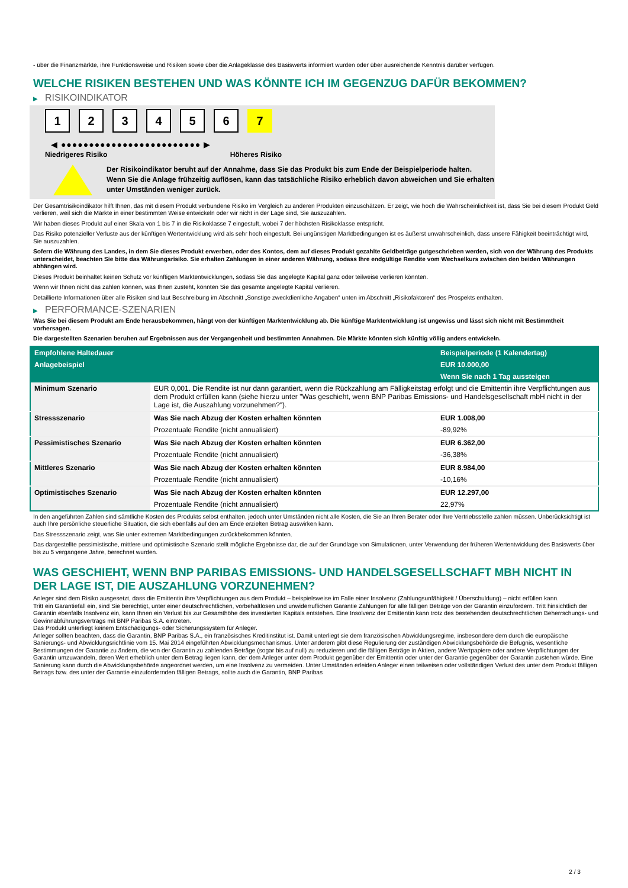- über die Finanzmärkte, ihre Funktionsweise und Risiken sowie über die Anlageklasse des Basiswerts informiert wurden oder über ausreichende Kenntnis darüber verfügen.
WELCHE RISIKEN BESTEHEN UND WAS KÖNNTE ICH IM GEGENZUG DAFÜR BEKOMMEN?
▶ RISIKOINDIKATOR
1 2 3 4 5 6 7
◀ ●●●●●●●●●●●●●●●●●●●●●●●●● ▶
Niedrigeres Risiko Höheres Risiko
Der Risikoindikator beruht auf der Annahme, dass Sie das Produkt bis zum Ende der Beispielperiode halten.
Wenn Sie die Anlage frühzeitig auflösen, kann das tatsächliche Risiko erheblich davon abweichen und Sie erhalten unter Umständen weniger zurück.
Der Gesamtrisikoindikator hilft Ihnen, das mit diesem Produkt verbundene Risiko im Vergleich zu anderen Produkten einzuschätzen. Er zeigt, wie hoch die Wahrscheinlichkeit ist, dass Sie bei diesem Produkt Geld verlieren, weil sich die Märkte in einer bestimmten Weise entwickeln oder wir nicht in der Lage sind, Sie auszuzahlen.
Wir haben dieses Produkt auf einer Skala von 1 bis 7 in die Risikoklasse 7 eingestuft, wobei 7 der höchsten Risikoklasse entspricht.
Das Risiko potenzieller Verluste aus der künftigen Wertentwicklung wird als sehr hoch eingestuft. Bei ungünstigen Marktbedingungen ist es äußerst unwahrscheinlich, dass unsere Fähigkeit beeinträchtigt wird, Sie auszuzahlen.
Sofern die Währung des Landes, in dem Sie dieses Produkt erwerben, oder des Kontos, dem auf dieses Produkt gezahlte Geldbeträge gutgeschrieben werden, sich von der Währung des Produkts unterscheidet, beachten Sie bitte das Währungsrisiko. Sie erhalten Zahlungen in einer anderen Währung, sodass Ihre endgültige Rendite vom Wechselkurs zwischen den beiden Währungen abhängen wird.
Dieses Produkt beinhaltet keinen Schutz vor künftigen Marktentwicklungen, sodass Sie das angelegte Kapital ganz oder teilweise verlieren könnten.
Wenn wir Ihnen nicht das zahlen können, was Ihnen zusteht, könnten Sie das gesamte angelegte Kapital verlieren.
Detaillierte Informationen über alle Risiken sind laut Beschreibung im Abschnitt „Sonstige zweckdienliche Angaben“ unten im Abschnitt „Risikofaktoren“ des Prospekts enthalten.
▶ PERFORMANCE-SZENARIEN
Was Sie bei diesem Produkt am Ende herausbekommen, hängt von der künftigen Marktentwicklung ab. Die künftige Marktentwicklung ist ungewiss und lässt sich nicht mit Bestimmtheit vorhersagen.
Die dargestellten Szenarien beruhen auf Ergebnissen aus der Vergangenheit und bestimmten Annahmen. Die Märkte könnten sich künftig völlig anders entwickeln.
| Empfohlene Haltedauer | | Beispielperiode (1 Kalendertag) |
| Anlagebeispiel | | EUR 10.000,00 |
| | | Wenn Sie nach 1 Tag aussteigen |
| Minimum Szenario | EUR 0,001. Die Rendite ist nur dann garantiert, wenn die Rückzahlung am Fälligkeitstag erfolgt und die Emittentin ihre Verpflichtungen aus dem Produkt erfüllen kann (siehe hierzu unter "Was geschieht, wenn BNP Paribas Emissions- und Handelsgesellschaft mbH nicht in der Lage ist, die Auszahlung vorzunehmen?"). | |
| Stressszenario | Was Sie nach Abzug der Kosten erhalten könnten | EUR 1.008,00 |
| | Prozentuale Rendite (nicht annualisiert) | -89,92% |
| Pessimistisches Szenario | Was Sie nach Abzug der Kosten erhalten könnten | EUR 6.362,00 |
| | Prozentuale Rendite (nicht annualisiert) | -36,38% |
| Mittleres Szenario | Was Sie nach Abzug der Kosten erhalten könnten | EUR 8.984,00 |
| | Prozentuale Rendite (nicht annualisiert) | -10,16% |
| Optimistisches Szenario | Was Sie nach Abzug der Kosten erhalten könnten | EUR 12.297,00 |
| | Prozentuale Rendite (nicht annualisiert) | 22,97% |
In den angeführten Zahlen sind sämtliche Kosten des Produkts selbst enthalten, jedoch unter Umständen nicht alle Kosten, die Sie an Ihren Berater oder Ihre Vertriebsstelle zahlen müssen. Unberücksichtigt ist auch Ihre persönliche steuerliche Situation, die sich ebenfalls auf den am Ende erzielten Betrag auswirken kann.
Das Stressszenario zeigt, was Sie unter extremen Marktbedingungen zurückbekommen könnten.
Das dargestellte pessimistische, mittlere und optimistische Szenario stellt mögliche Ergebnisse dar, die auf der Grundlage von Simulationen, unter Verwendung der früheren Wertentwicklung des Basiswerts über bis zu 5 vergangene Jahre, berechnet wurden.
WAS GESCHIEHT, WENN BNP PARIBAS EMISSIONS- UND HANDELSGESELLSCHAFT MBH NICHT IN DER LAGE IST, DIE AUSZAHLUNG VORZUNEHMEN?
Anleger sind dem Risiko ausgesetzt, dass die Emittentin ihre Verpflichtungen aus dem Produkt – beispielsweise im Falle einer Insolvenz (Zahlungsunfähigkeit / Überschuldung) – nicht erfüllen kann.
Tritt ein Garantiefall ein, sind Sie berechtigt, unter einer deutschrechtlichen, vorbehaltlosen und unwiderruflichen Garantie Zahlungen für alle fälligen Beträge von der Garantin einzufordern. Tritt hinsichtlich der Garantin ebenfalls Insolvenz ein, kann Ihnen ein Verlust bis zur Gesamthöhe des investierten Kapitals entstehen. Eine Insolvenz der Emittentin kann trotz des bestehenden deutschrechtlichen Beherrschungs- und Gewinnabführungsvertrags mit BNP Paribas S.A. eintreten.
Das Produkt unterliegt keinem Entschädigungs- oder Sicherungssystem für Anleger.
Anleger sollten beachten, dass die Garantin, BNP Paribas S.A., ein französisches Kreditinstitut ist. Damit unterliegt sie dem französischen Abwicklungsregime, insbesondere dem durch die europäische Sanierungs- und Abwicklungsrichtlinie vom 15. Mai 2014 eingeführten Abwicklungsmechanismus. Unter anderem gibt diese Regulierung der zuständigen Abwicklungsbehörde die Befugnis, wesentliche Bestimmungen der Garantie zu ändern, die von der Garantin zu zahlenden Beträge (sogar bis auf null) zu reduzieren und die fälligen Beträge in Aktien, andere Wertpapiere oder andere Verpflichtungen der Garantin umzuwandeln, deren Wert erheblich unter dem Betrag liegen kann, der dem Anleger unter dem Produkt gegenüber der Emittentin oder unter der Garantie gegenüber der Garantin zustehen würde. Eine Sanierung kann durch die Abwicklungsbehörde angeordnet werden, um eine Insolvenz zu vermeiden. Unter Umständen erleiden Anleger einen teilweisen oder vollständigen Verlust des unter dem Produkt fälligen Betrags bzw. des unter der Garantie einzufordernden fälligen Betrags, sollte auch die Garantin, BNP Paribas
2 / 3